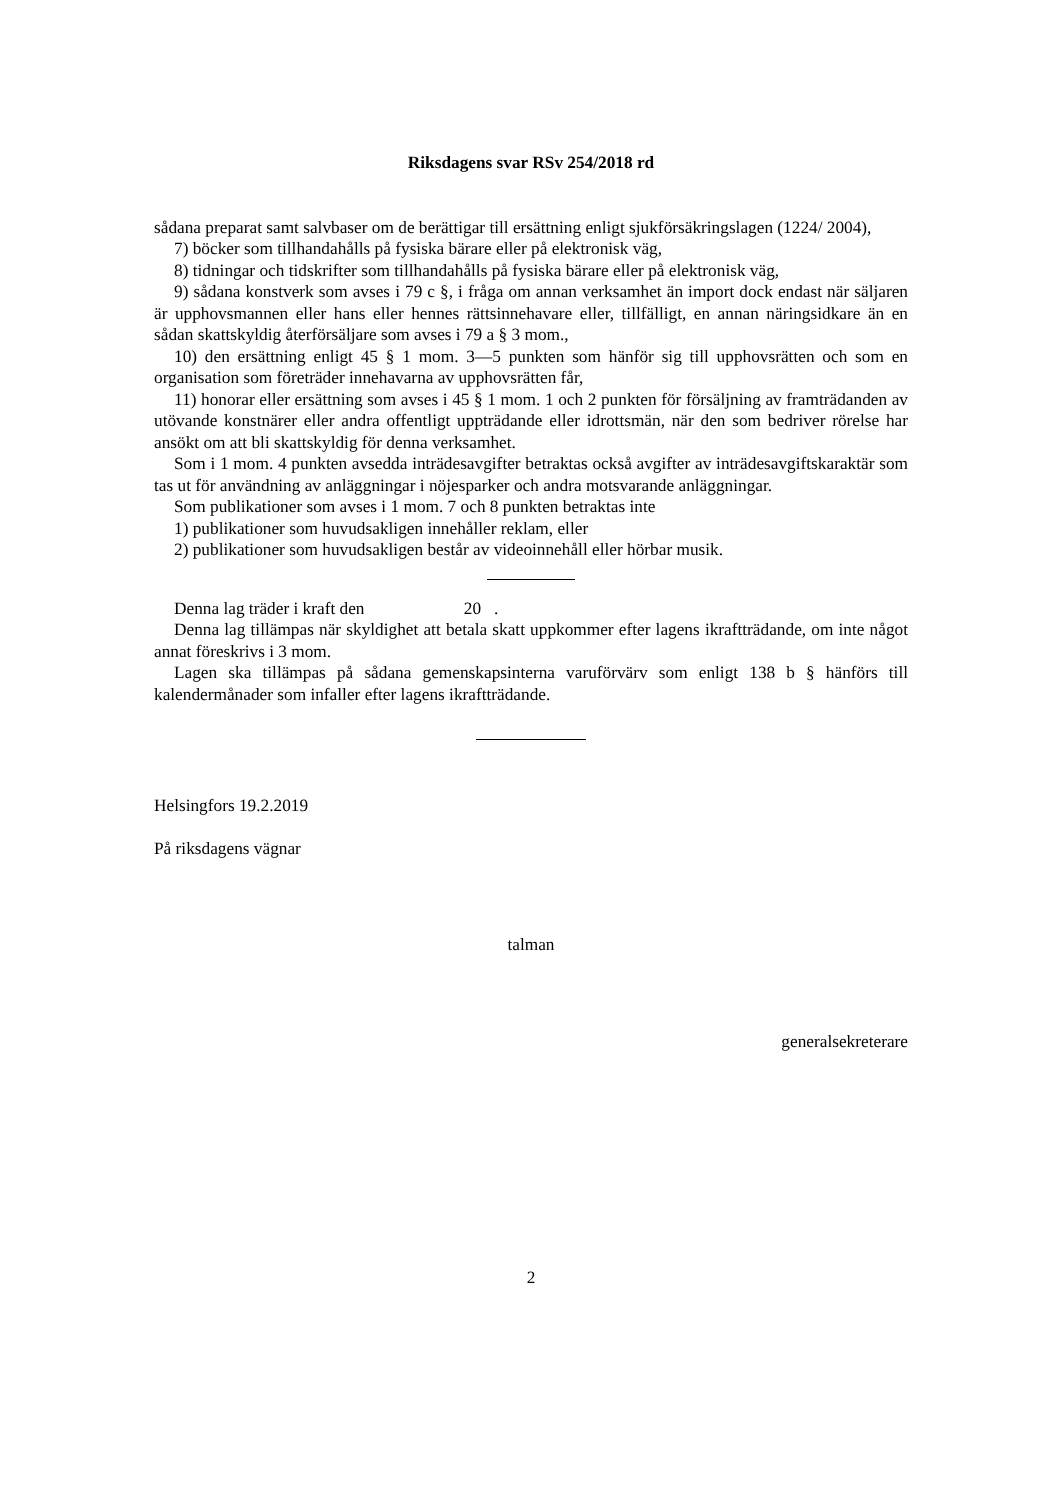Riksdagens svar RSv 254/2018 rd
sådana preparat samt salvbaser om de berättigar till ersättning enligt sjukförsäkringslagen (1224/ 2004),
7) böcker som tillhandahålls på fysiska bärare eller på elektronisk väg,
8) tidningar och tidskrifter som tillhandahålls på fysiska bärare eller på elektronisk väg,
9) sådana konstverk som avses i 79 c §, i fråga om annan verksamhet än import dock endast när säljaren är upphovsmannen eller hans eller hennes rättsinnehavare eller, tillfälligt, en annan näringsidkare än en sådan skattskyldig återförsäljare som avses i 79 a § 3 mom.,
10) den ersättning enligt 45 § 1 mom. 3—5 punkten som hänför sig till upphovsrätten och som en organisation som företräder innehavarna av upphovsrätten får,
11) honorar eller ersättning som avses i 45 § 1 mom. 1 och 2 punkten för försäljning av framträdanden av utövande konstnärer eller andra offentligt uppträdande eller idrottsmän, när den som bedriver rörelse har ansökt om att bli skattskyldig för denna verksamhet.
Som i 1 mom. 4 punkten avsedda inträdesavgifter betraktas också avgifter av inträdesavgiftskaraktär som tas ut för användning av anläggningar i nöjesparker och andra motsvarande anläggningar.
Som publikationer som avses i 1 mom. 7 och 8 punkten betraktas inte
1) publikationer som huvudsakligen innehåller reklam, eller
2) publikationer som huvudsakligen består av videoinnehåll eller hörbar musik.
Denna lag träder i kraft den 20 .
Denna lag tillämpas när skyldighet att betala skatt uppkommer efter lagens ikraftträdande, om inte något annat föreskrivs i 3 mom.
Lagen ska tillämpas på sådana gemenskapsinterna varuförvärv som enligt 138 b § hänförs till kalendermånader som infaller efter lagens ikraftträdande.
Helsingfors 19.2.2019
På riksdagens vägnar
talman
generalsekreterare
2